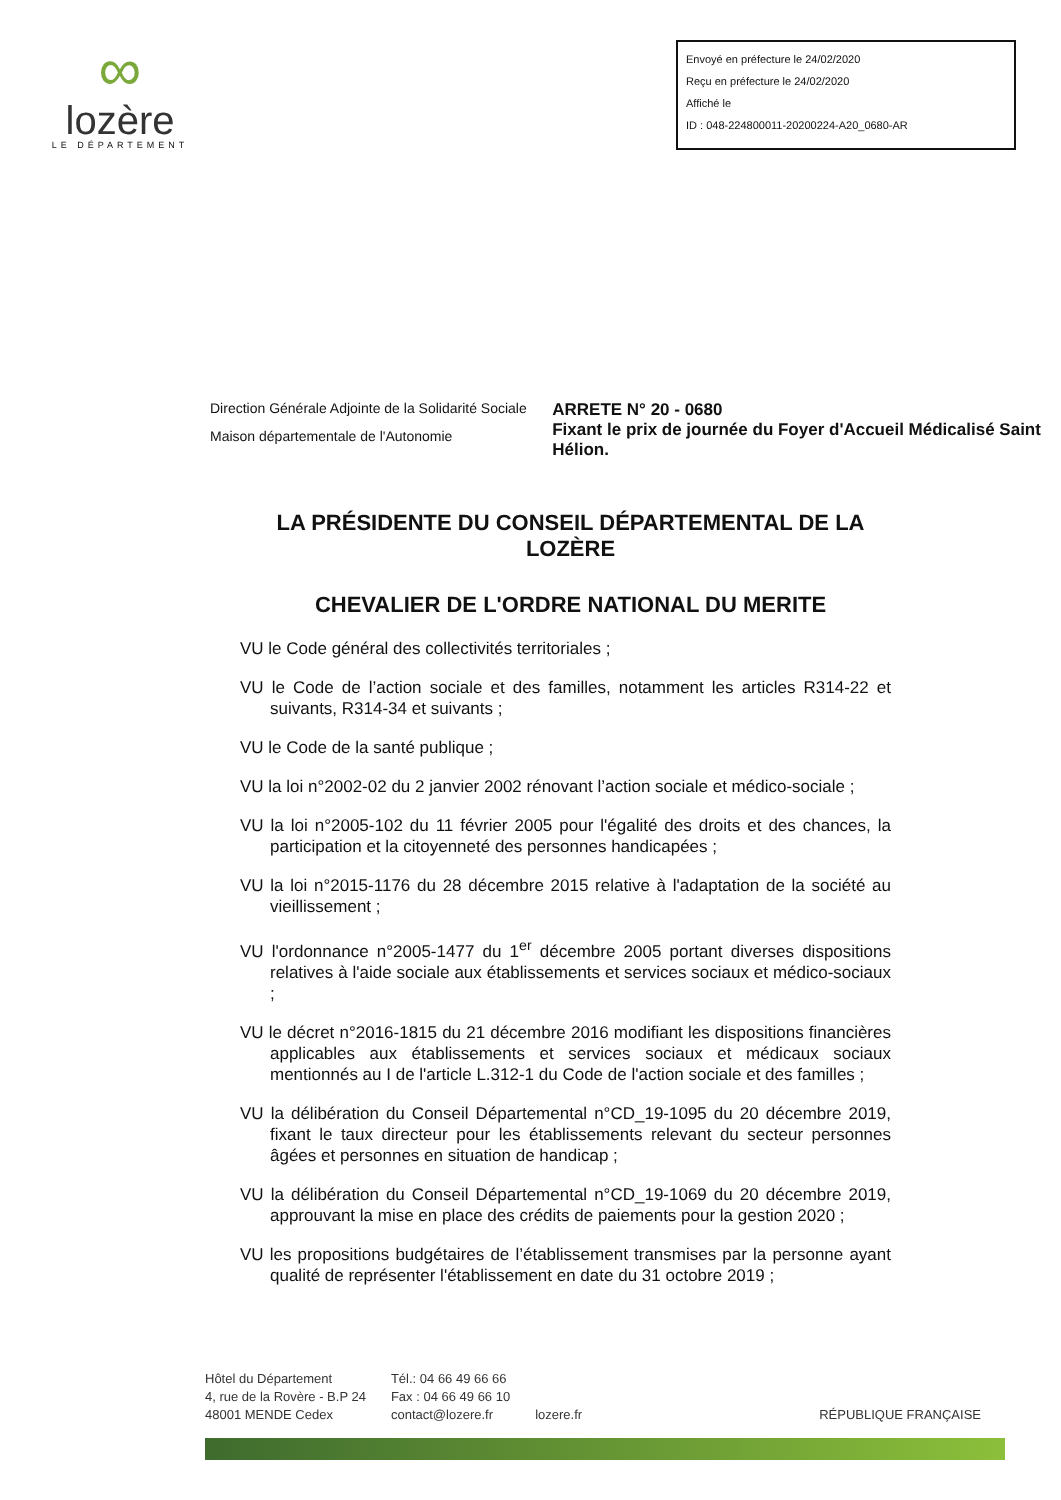∞
lozère
LE DÉPARTEMENT
Envoyé en préfecture le 24/02/2020
Reçu en préfecture le 24/02/2020
Affiché le
ID : 048-224800011-20200224-A20_0680-AR
Direction Générale Adjointe de la Solidarité Sociale
Maison départementale de l'Autonomie
ARRETE N° 20 - 0680
Fixant le prix de journée du Foyer d'Accueil Médicalisé Saint Hélion.
LA PRÉSIDENTE DU CONSEIL DÉPARTEMENTAL DE LA LOZÈRE
CHEVALIER DE L'ORDRE NATIONAL DU MERITE
VU le Code général des collectivités territoriales ;
VU le Code de l’action sociale et des familles, notamment les articles R314-22 et suivants, R314-34 et suivants ;
VU le Code de la santé publique ;
VU la loi n°2002-02 du 2 janvier 2002 rénovant l’action sociale et médico-sociale ;
VU la loi n°2005-102 du 11 février 2005 pour l'égalité des droits et des chances, la participation et la citoyenneté des personnes handicapées ;
VU la loi n°2015-1176 du 28 décembre 2015 relative à l'adaptation de la société au vieillissement ;
VU l'ordonnance n°2005-1477 du 1<sup>er</sup> décembre 2005 portant diverses dispositions relatives à l'aide sociale aux établissements et services sociaux et médico-sociaux ;
VU le décret n°2016-1815 du 21 décembre 2016 modifiant les dispositions financières applicables aux établissements et services sociaux et médicaux sociaux mentionnés au I de l'article L.312-1 du Code de l'action sociale et des familles ;
VU la délibération du Conseil Départemental n°CD_19-1095 du 20 décembre 2019, fixant le taux directeur pour les établissements relevant du secteur personnes âgées et personnes en situation de handicap ;
VU la délibération du Conseil Départemental n°CD_19-1069 du 20 décembre 2019, approuvant la mise en place des crédits de paiements pour la gestion 2020 ;
VU les propositions budgétaires de l’établissement transmises par la personne ayant qualité de représenter l'établissement en date du 31 octobre 2019 ;
Hôtel du Département
4, rue de la Rovère - B.P 24
48001 MENDE Cedex
Tél.: 04 66 49 66 66
Fax : 04 66 49 66 10
contact@lozere.fr
lozere.fr
RÉPUBLIQUE FRANÇAISE